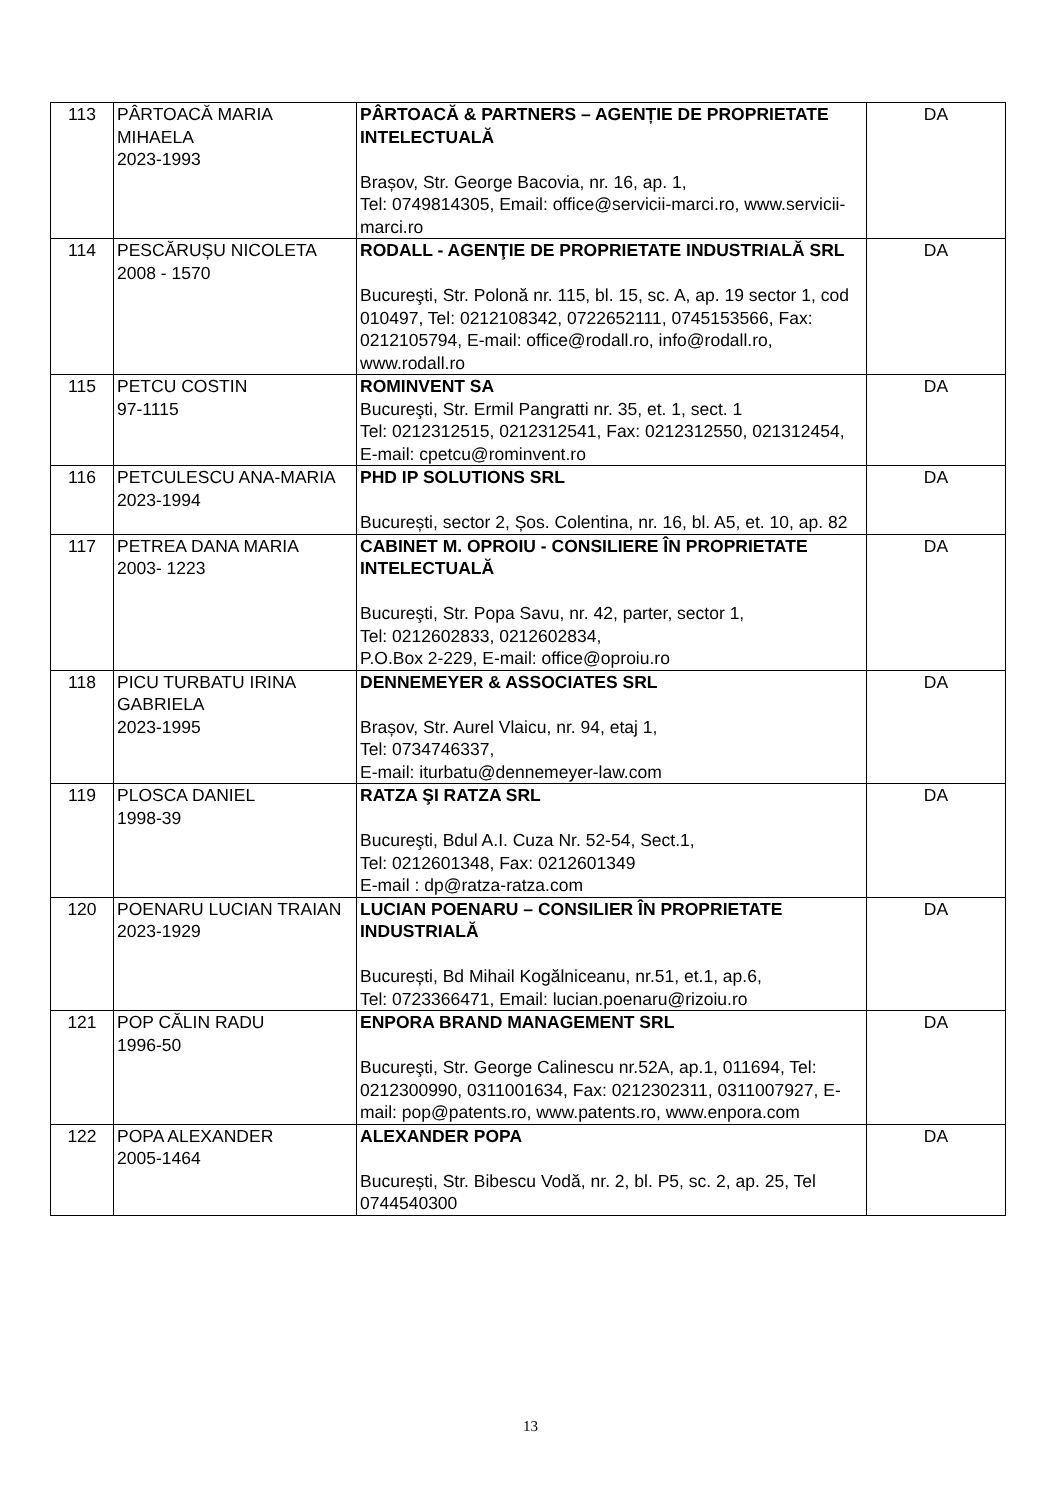| 113 | PÂRTOACĂ MARIA MIHAELA 2023-1993 | PÂRTOACĂ & PARTNERS – AGENȚIE DE PROPRIETATE INTELECTUALĂ Brașov, Str. George Bacovia, nr. 16, ap. 1, Tel: 0749814305, Email: office@servicii-marci.ro, www.servicii-marci.ro | DA |
| 114 | PESCĂRUȘU NICOLETA 2008 - 1570 | RODALL - AGENŢIE DE PROPRIETATE INDUSTRIALĂ SRL Bucureşti, Str. Polonă nr. 115, bl. 15, sc. A, ap. 19 sector 1, cod 010497, Tel: 0212108342, 0722652111, 0745153566, Fax: 0212105794, E-mail: office@rodall.ro, info@rodall.ro, www.rodall.ro | DA |
| 115 | PETCU COSTIN 97-1115 | ROMINVENT SA Bucureşti, Str. Ermil Pangratti nr. 35, et. 1, sect. 1 Tel: 0212312515, 0212312541, Fax: 0212312550, 021312454, E-mail: cpetcu@rominvent.ro | DA |
| 116 | PETCULESCU ANA-MARIA 2023-1994 | PHD IP SOLUTIONS SRL București, sector 2, Șos. Colentina, nr. 16, bl. A5, et. 10, ap. 82 | DA |
| 117 | PETREA DANA MARIA 2003- 1223 | CABINET M. OPROIU - CONSILIERE ÎN PROPRIETATE INTELECTUALĂ Bucureşti, Str. Popa Savu, nr. 42, parter, sector 1, Tel: 0212602833, 0212602834, P.O.Box 2-229, E-mail: office@oproiu.ro | DA |
| 118 | PICU TURBATU IRINA GABRIELA 2023-1995 | DENNEMEYER & ASSOCIATES SRL Brașov, Str. Aurel Vlaicu, nr. 94, etaj 1, Tel: 0734746337, E-mail: iturbatu@dennemeyer-law.com | DA |
| 119 | PLOSCA DANIEL 1998-39 | RATZA ŞI RATZA SRL Bucureşti, Bdul A.I. Cuza Nr. 52-54, Sect.1, Tel: 0212601348, Fax: 0212601349 E-mail : dp@ratza-ratza.com | DA |
| 120 | POENARU LUCIAN TRAIAN 2023-1929 | LUCIAN POENARU – CONSILIER ÎN PROPRIETATE INDUSTRIALĂ București, Bd Mihail Kogălniceanu, nr.51, et.1, ap.6, Tel: 0723366471, Email: lucian.poenaru@rizoiu.ro | DA |
| 121 | POP CĂLIN RADU 1996-50 | ENPORA BRAND MANAGEMENT SRL Bucureşti, Str. George Calinescu nr.52A, ap.1, 011694, Tel: 0212300990, 0311001634, Fax: 0212302311, 0311007927, E-mail: pop@patents.ro, www.patents.ro, www.enpora.com | DA |
| 122 | POPA ALEXANDER 2005-1464 | ALEXANDER POPA București, Str. Bibescu Vodă, nr. 2, bl. P5, sc. 2, ap. 25, Tel 0744540300 | DA |
13